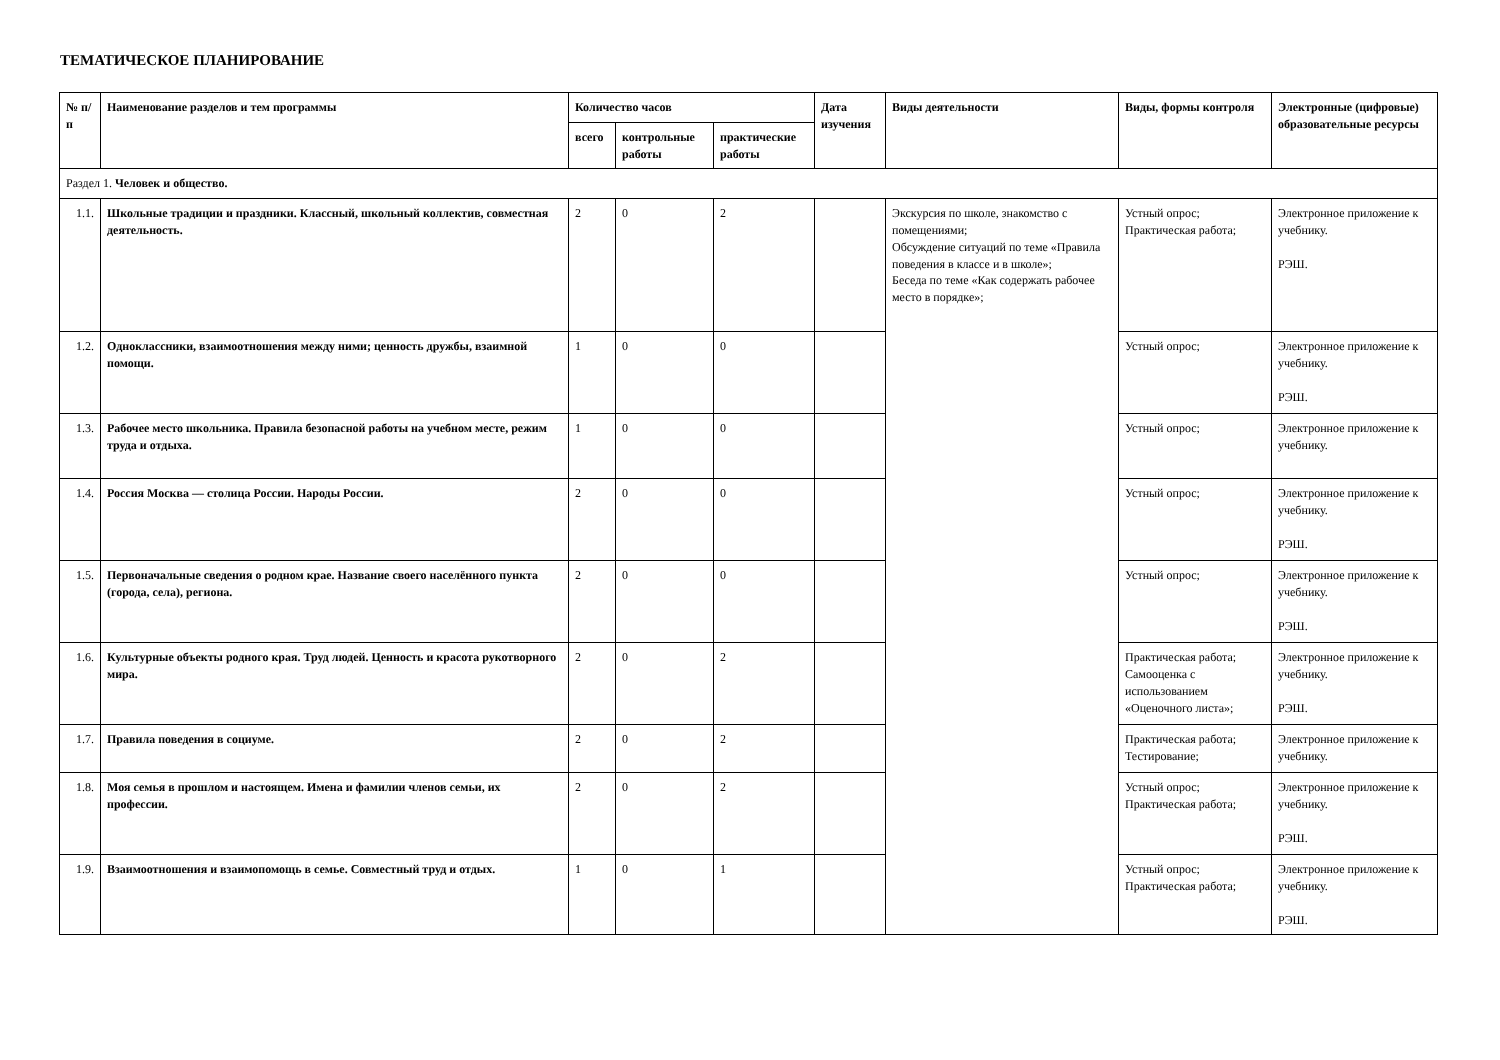ТЕМАТИЧЕСКОЕ ПЛАНИРОВАНИЕ
| № п/п | Наименование разделов и тем программы | Количество часов | | | Дата изучения | Виды деятельности | Виды, формы контроля | Электронные (цифровые) образовательные ресурсы |
| --- | --- | --- | --- | --- | --- | --- | --- | --- |
| | | всего | контрольные работы | практические работы | | | | |
| Раздел 1. Человек и общество. | | | | | | | | |
| 1.1. | Школьные традиции и праздники. Классный, школьный коллектив, совместная деятельность. | 2 | 0 | 2 | | Экскурсия по школе, знакомство с помещениями; Обсуждение ситуаций по теме «Правила поведения в классе и в школе»; Беседа по теме «Как содержать рабочее место в порядке»; | Устный опрос; Практическая работа; | Электронное приложение к учебнику. РЭШ. |
| 1.2. | Одноклассники, взаимоотношения между ними; ценность дружбы, взаимной помощи. | 1 | 0 | 0 | | | Устный опрос; | Электронное приложение к учебнику. РЭШ. |
| 1.3. | Рабочее место школьника. Правила безопасной работы на учебном месте, режим труда и отдыха. | 1 | 0 | 0 | | | Устный опрос; | Электронное приложение к учебнику. |
| 1.4. | Россия Москва — столица России. Народы России. | 2 | 0 | 0 | | | Устный опрос; | Электронное приложение к учебнику. РЭШ. |
| 1.5. | Первоначальные сведения о родном крае. Название своего населённого пункта (города, села), региона. | 2 | 0 | 0 | | | Устный опрос; | Электронное приложение к учебнику. РЭШ. |
| 1.6. | Культурные объекты родного края. Труд людей. Ценность и красота рукотворного мира. | 2 | 0 | 2 | | | Практическая работа; Самооценка с использованием «Оценочного листа»; | Электронное приложение к учебнику. РЭШ. |
| 1.7. | Правила поведения в социуме. | 2 | 0 | 2 | | | Практическая работа; Тестирование; | Электронное приложение к учебнику. |
| 1.8. | Моя семья в прошлом и настоящем. Имена и фамилии членов семьи, их профессии. | 2 | 0 | 2 | | | Устный опрос; Практическая работа; | Электронное приложение к учебнику. РЭШ. |
| 1.9. | Взаимоотношения и взаимопомощь в семье. Совместный труд и отдых. | 1 | 0 | 1 | | | Устный опрос; Практическая работа; | Электронное приложение к учебнику. РЭШ. |